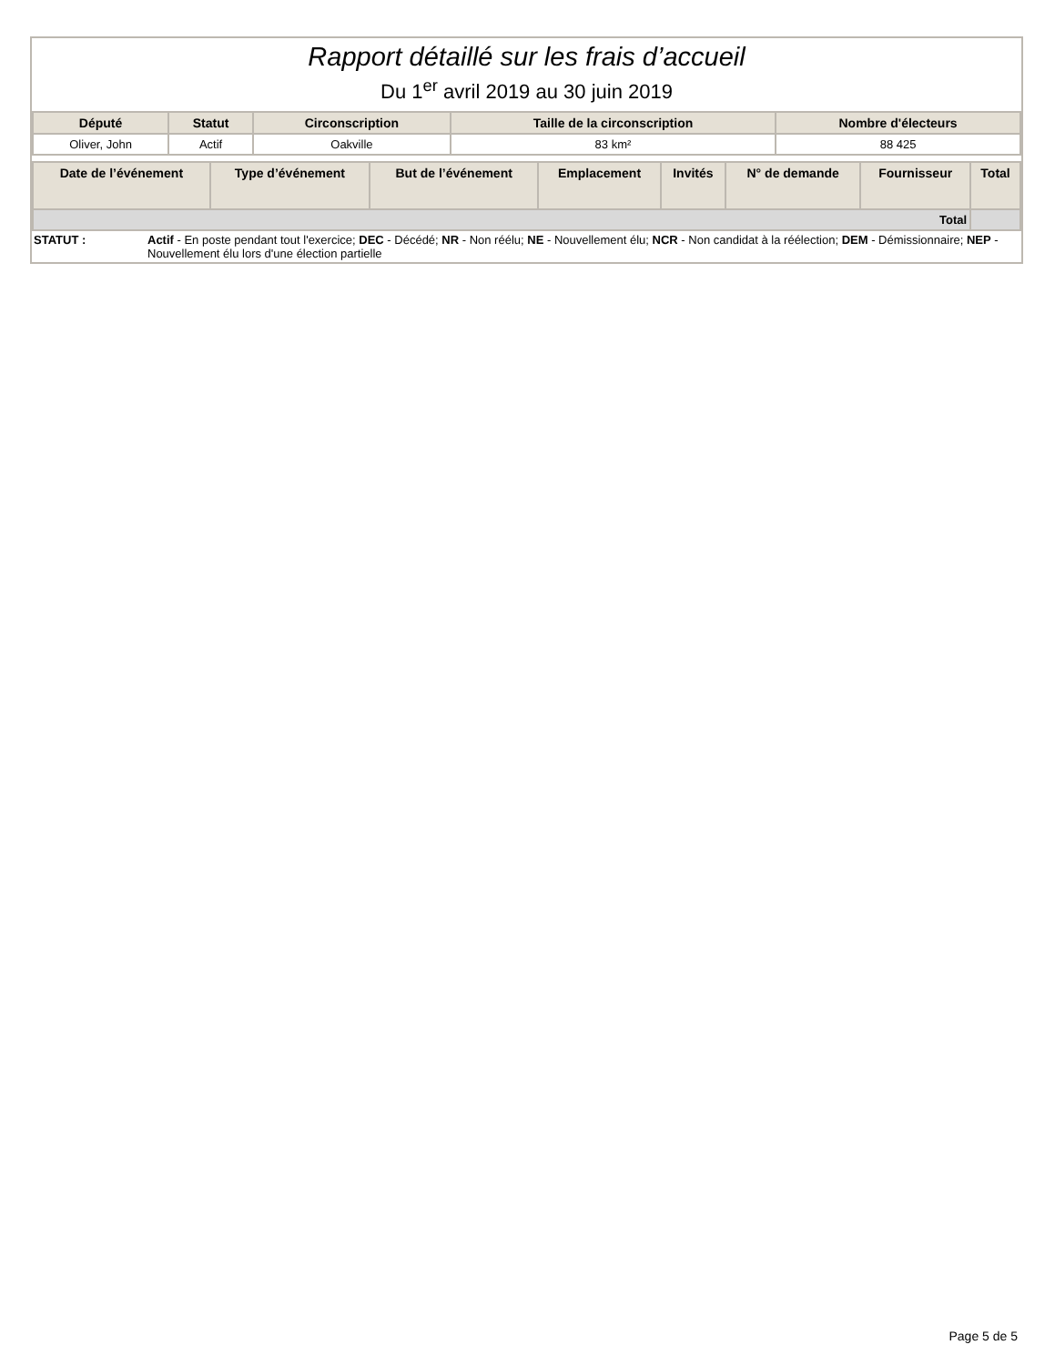Rapport détaillé sur les frais d’accueil
Du 1<sup>er</sup> avril 2019 au 30 juin 2019
| Député | Statut | Circonscription | Taille de la circonscription | Nombre d'électeurs |
| --- | --- | --- | --- | --- |
| Oliver, John | Actif | Oakville | 83 km² | 88 425 |
| Date de l’événement | Type d’événement | But de l’événement | Emplacement | Invités | N° de demande | Fournisseur | Total |
| --- | --- | --- | --- | --- | --- | --- | --- |
| Total | | | | | | | |
STATUT : Actif - En poste pendant tout l'exercice; DEC - Décédé; NR - Non réélu; NE - Nouvellement élu; NCR - Non candidat à la réélection; DEM - Démissionnaire; NEP - Nouvellement élu lors d'une élection partielle
Page 5 de 5